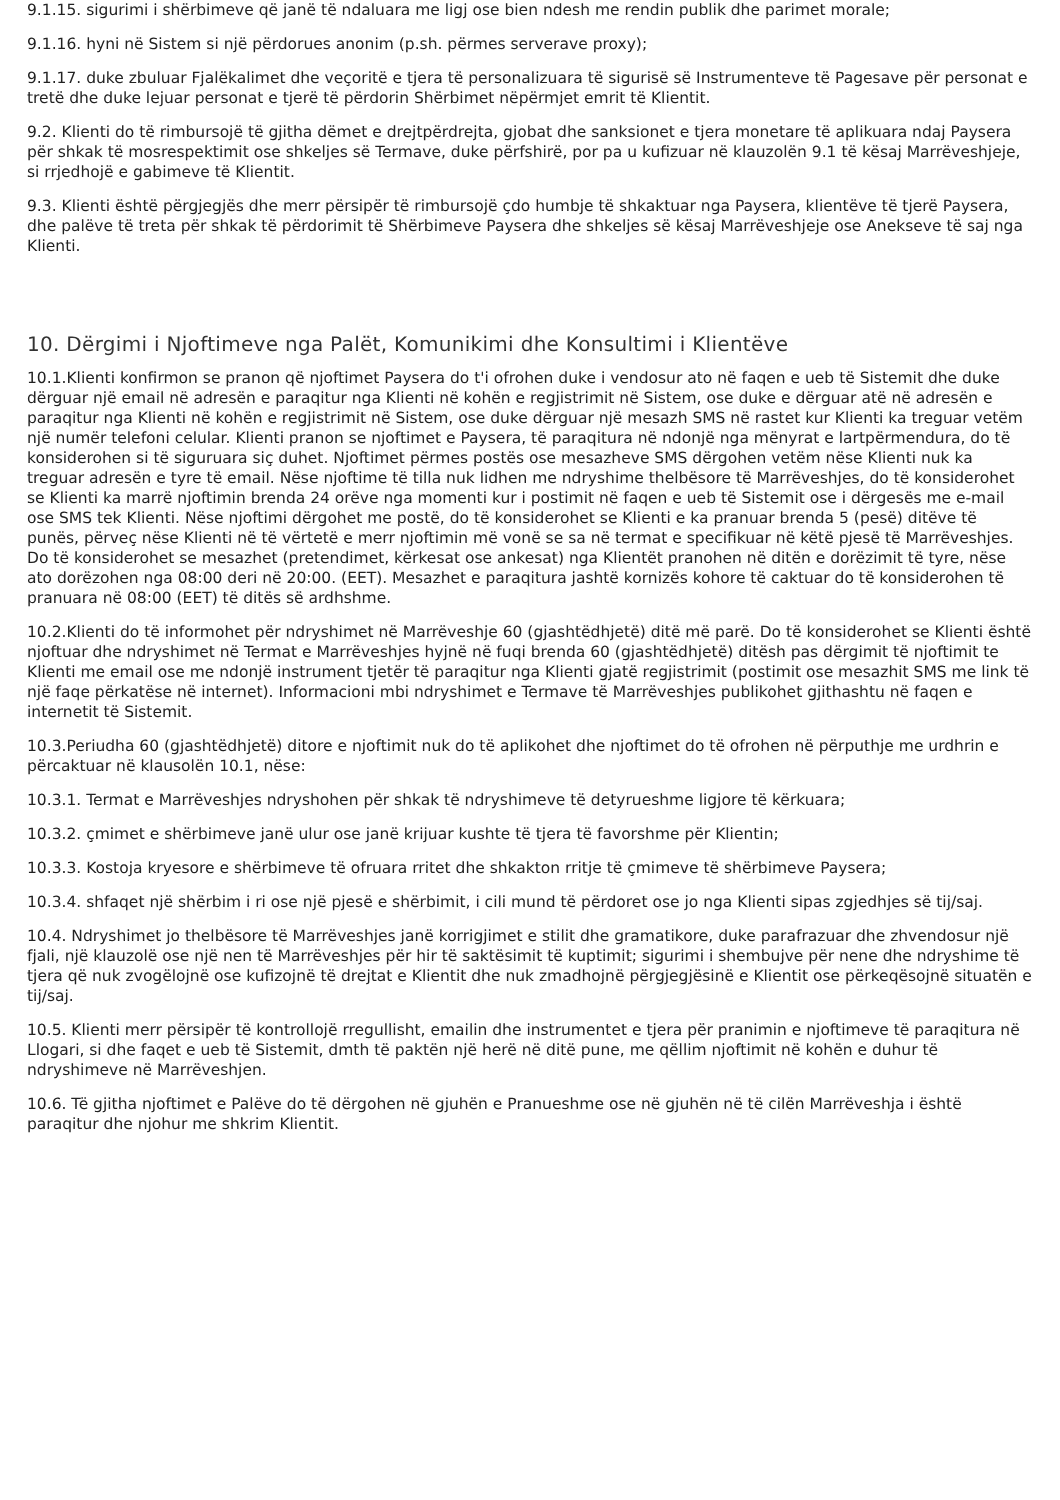9.1.15. sigurimi i shërbimeve që janë të ndaluara me ligj ose bien ndesh me rendin publik dhe parimet morale;
9.1.16. hyni në Sistem si një përdorues anonim (p.sh. përmes serverave proxy);
9.1.17. duke zbuluar Fjalëkalimet dhe veçoritë e tjera të personalizuara të sigurisë së Instrumenteve të Pagesave për personat e tretë dhe duke lejuar personat e tjerë të përdorin Shërbimet nëpërmjet emrit të Klientit.
9.2. Klienti do të rimbursojë të gjitha dëmet e drejtpërdrejta, gjobat dhe sanksionet e tjera monetare të aplikuara ndaj Paysera për shkak të mosrespektimit ose shkeljes së Termave, duke përfshirë, por pa u kufizuar në klauzolën 9.1 të kësaj Marrëveshjeje, si rrjedhojë e gabimeve të Klientit.
9.3. Klienti është përgjegjës dhe merr përsipër të rimbursojë çdo humbje të shkaktuar nga Paysera, klientëve të tjerë Paysera, dhe palëve të treta për shkak të përdorimit të Shërbimeve Paysera dhe shkeljes së kësaj Marrëveshjeje ose Anekseve të saj nga Klienti.
10. Dërgimi i Njoftimeve nga Palët, Komunikimi dhe Konsultimi i Klientëve
10.1.Klienti konfirmon se pranon që njoftimet Paysera do t'i ofrohen duke i vendosur ato në faqen e ueb të Sistemit dhe duke dërguar një email në adresën e paraqitur nga Klienti në kohën e regjistrimit në Sistem, ose duke e dërguar atë në adresën e paraqitur nga Klienti në kohën e regjistrimit në Sistem, ose duke dërguar një mesazh SMS në rastet kur Klienti ka treguar vetëm një numër telefoni celular. Klienti pranon se njoftimet e Paysera, të paraqitura në ndonjë nga mënyrat e lartpërmendura, do të konsiderohen si të siguruara siç duhet. Njoftimet përmes postës ose mesazheve SMS dërgohen vetëm nëse Klienti nuk ka treguar adresën e tyre të email. Nëse njoftime të tilla nuk lidhen me ndryshime thelbësore të Marrëveshjes, do të konsiderohet se Klienti ka marrë njoftimin brenda 24 orëve nga momenti kur i postimit në faqen e ueb të Sistemit ose i dërgesës me e-mail ose SMS tek Klienti. Nëse njoftimi dërgohet me postë, do të konsiderohet se Klienti e ka pranuar brenda 5 (pesë) ditëve të punës, përveç nëse Klienti në të vërtetë e merr njoftimin më vonë se sa në termat e specifikuar në këtë pjesë të Marrëveshjes. Do të konsiderohet se mesazhet (pretendimet, kërkesat ose ankesat) nga Klientët pranohen në ditën e dorëzimit të tyre, nëse ato dorëzohen nga 08:00 deri në 20:00. (EET). Mesazhet e paraqitura jashtë kornizës kohore të caktuar do të konsiderohen të pranuara në 08:00 (EET) të ditës së ardhshme.
10.2.Klienti do të informohet për ndryshimet në Marrëveshje 60 (gjashtëdhjetë) ditë më parë. Do të konsiderohet se Klienti është njoftuar dhe ndryshimet në Termat e Marrëveshjes hyjnë në fuqi brenda 60 (gjashtëdhjetë) ditësh pas dërgimit të njoftimit te Klienti me email ose me ndonjë instrument tjetër të paraqitur nga Klienti gjatë regjistrimit (postimit ose mesazhit SMS me link të një faqe përkatëse në internet). Informacioni mbi ndryshimet e Termave të Marrëveshjes publikohet gjithashtu në faqen e internetit të Sistemit.
10.3.Periudha 60 (gjashtëdhjetë) ditore e njoftimit nuk do të aplikohet dhe njoftimet do të ofrohen në përputhje me urdhrin e përcaktuar në klausolën 10.1, nëse:
10.3.1. Termat e Marrëveshjes ndryshohen për shkak të ndryshimeve të detyrueshme ligjore të kërkuara;
10.3.2. çmimet e shërbimeve janë ulur ose janë krijuar kushte të tjera të favorshme për Klientin;
10.3.3. Kostoja kryesore e shërbimeve të ofruara rritet dhe shkakton rritje të çmimeve të shërbimeve Paysera;
10.3.4. shfaqet një shërbim i ri ose një pjesë e shërbimit, i cili mund të përdoret ose jo nga Klienti sipas zgjedhjes së tij/saj.
10.4. Ndryshimet jo thelbësore të Marrëveshjes janë korrigjimet e stilit dhe gramatikore, duke parafrazuar dhe zhvendosur një fjali, një klauzolë ose një nen të Marrëveshjes për hir të saktësimit të kuptimit; sigurimi i shembujve për nene dhe ndryshime të tjera që nuk zvogëlojnë ose kufizojnë të drejtat e Klientit dhe nuk zmadhojnë përgjegjësinë e Klientit ose përkeqësojnë situatën e tij/saj.
10.5. Klienti merr përsipër të kontrollojë rregullisht, emailin dhe instrumentet e tjera për pranimin e njoftimeve të paraqitura në Llogari, si dhe faqet e ueb të Sistemit, dmth të paktën një herë në ditë pune, me qëllim njoftimit në kohën e duhur të ndryshimeve në Marrëveshjen.
10.6. Të gjitha njoftimet e Palëve do të dërgohen në gjuhën e Pranueshme ose në gjuhën në të cilën Marrëveshja i është paraqitur dhe njohur me shkrim Klientit.